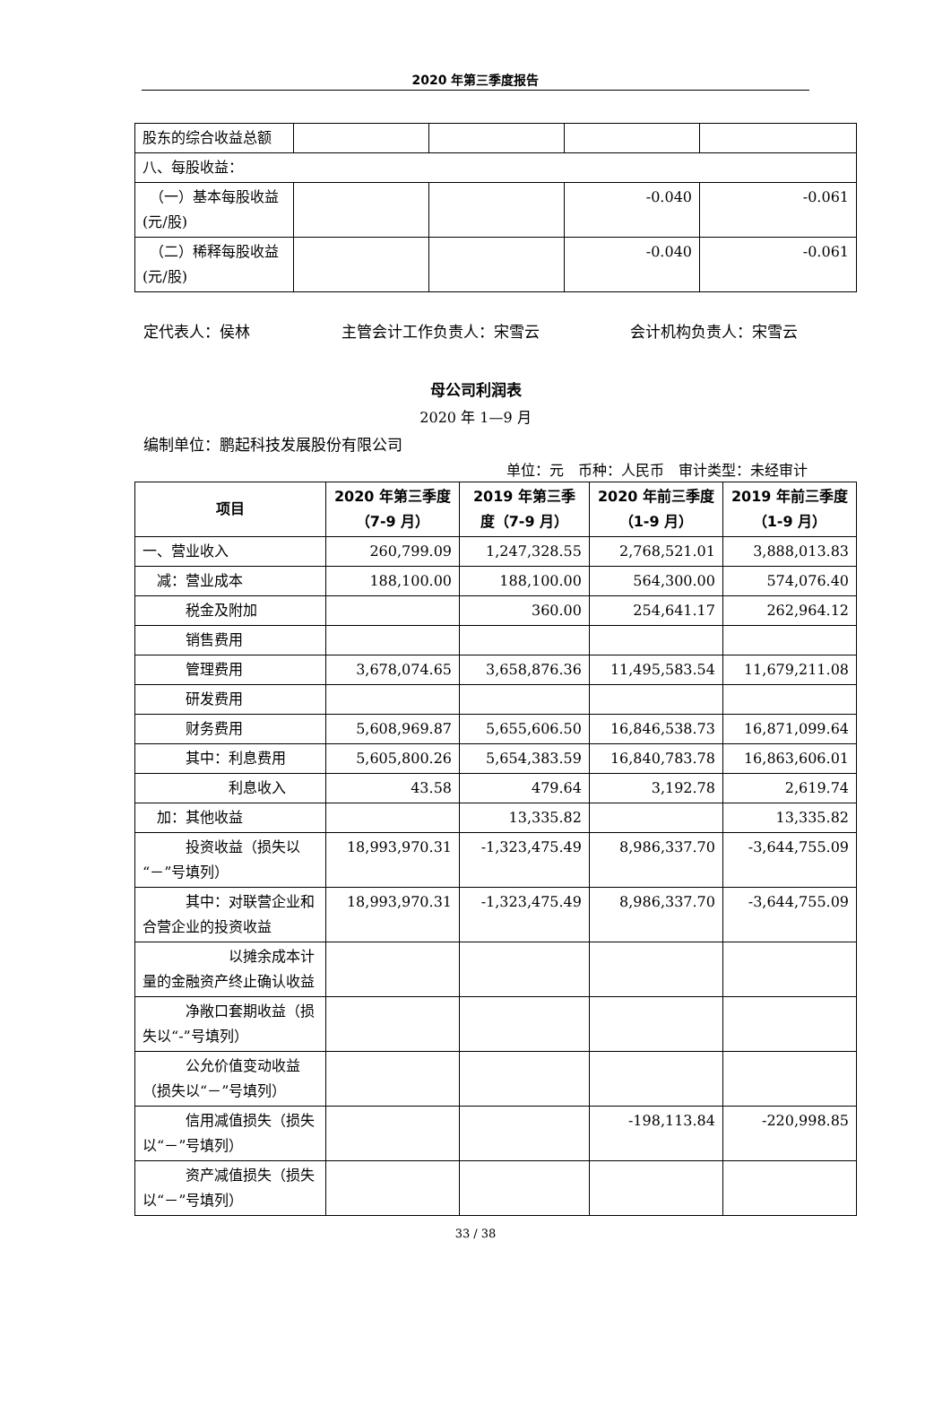2020 年第三季度报告
| 股东的综合收益总额 | | | | |
| 八、每股收益： | | | | |
| （一）基本每股收益(元/股) | | | -0.040 | -0.061 |
| （二）稀释每股收益(元/股) | | | -0.040 | -0.061 |
定代表人：侯林 主管会计工作负责人：宋雪云 会计机构负责人：宋雪云
母公司利润表
2020 年 1—9 月
编制单位：鹏起科技发展股份有限公司
单位：元　币种：人民币　审计类型：未经审计
| 项目 | 2020 年第三季度（7-9 月） | 2019 年第三季度（7-9 月） | 2020 年前三季度（1-9 月） | 2019 年前三季度（1-9 月） |
| --- | --- | --- | --- | --- |
| 一、营业收入 | 260,799.09 | 1,247,328.55 | 2,768,521.01 | 3,888,013.83 |
| 减：营业成本 | 188,100.00 | 188,100.00 | 564,300.00 | 574,076.40 |
| 税金及附加 | | 360.00 | 254,641.17 | 262,964.12 |
| 销售费用 | | | | |
| 管理费用 | 3,678,074.65 | 3,658,876.36 | 11,495,583.54 | 11,679,211.08 |
| 研发费用 | | | | |
| 财务费用 | 5,608,969.87 | 5,655,606.50 | 16,846,538.73 | 16,871,099.64 |
| 其中：利息费用 | 5,605,800.26 | 5,654,383.59 | 16,840,783.78 | 16,863,606.01 |
| 利息收入 | 43.58 | 479.64 | 3,192.78 | 2,619.74 |
| 加：其他收益 | | 13,335.82 | | 13,335.82 |
| 投资收益（损失以“－”号填列） | 18,993,970.31 | -1,323,475.49 | 8,986,337.70 | -3,644,755.09 |
| 其中：对联营企业和合营企业的投资收益 | 18,993,970.31 | -1,323,475.49 | 8,986,337.70 | -3,644,755.09 |
| 以摊余成本计量的金融资产终止确认收益 | | | | |
| 净敞口套期收益（损失以“-”号填列） | | | | |
| 公允价值变动收益（损失以“－”号填列） | | | | |
| 信用减值损失（损失以“－”号填列） | | | -198,113.84 | -220,998.85 |
| 资产减值损失（损失以“－”号填列） | | | | |
33 / 38